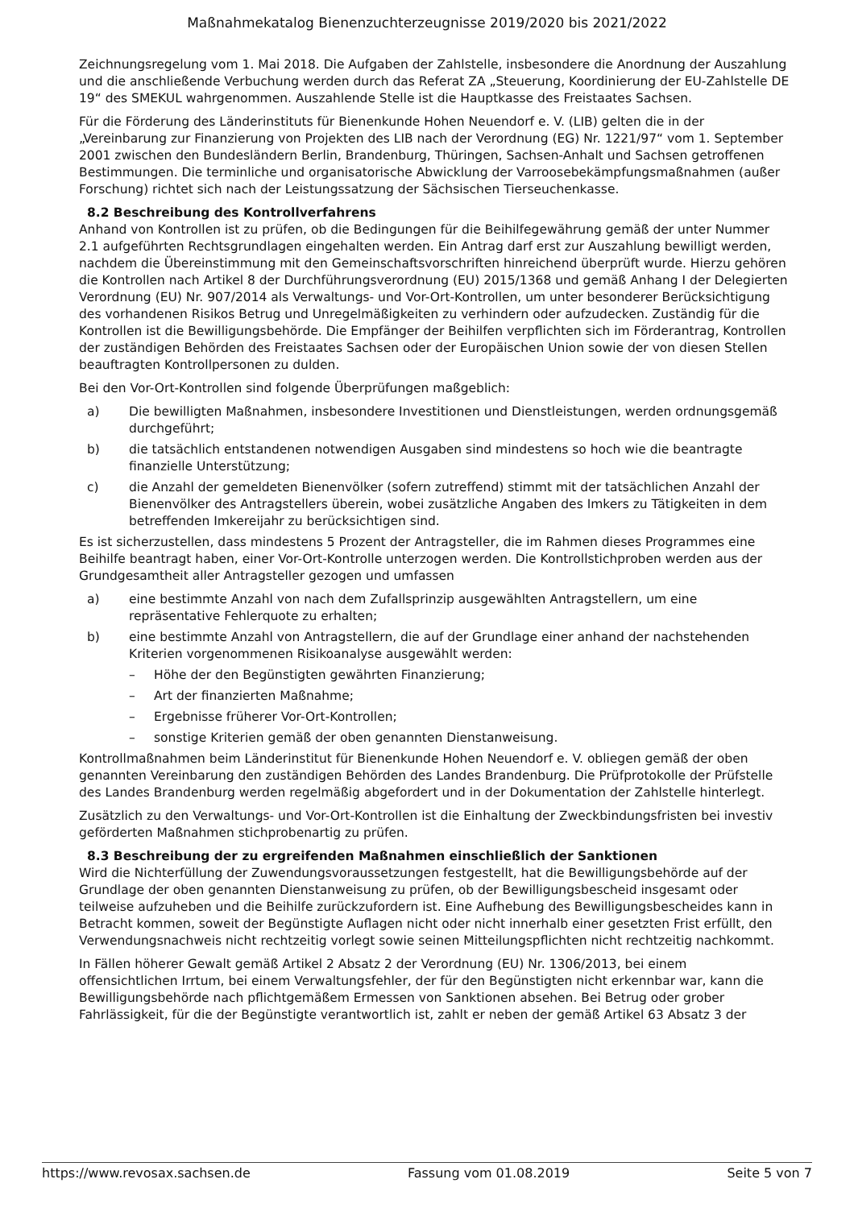Maßnahmekatalog Bienenzuchterzeugnisse 2019/2020 bis 2021/2022
Zeichnungsregelung vom 1. Mai 2018. Die Aufgaben der Zahlstelle, insbesondere die Anordnung der Auszahlung und die anschließende Verbuchung werden durch das Referat ZA „Steuerung, Koordinierung der EU-Zahlstelle DE 19“ des SMEKUL wahrgenommen. Auszahlende Stelle ist die Hauptkasse des Freistaates Sachsen.
Für die Förderung des Länderinstituts für Bienenkunde Hohen Neuendorf e. V. (LIB) gelten die in der „Vereinbarung zur Finanzierung von Projekten des LIB nach der Verordnung (EG) Nr. 1221/97“ vom 1. September 2001 zwischen den Bundesländern Berlin, Brandenburg, Thüringen, Sachsen-Anhalt und Sachsen getroffenen Bestimmungen. Die terminliche und organisatorische Abwicklung der Varroosebekämpfungsmaßnahmen (außer Forschung) richtet sich nach der Leistungssatzung der Sächsischen Tierseuchenkasse.
8.2 Beschreibung des Kontrollverfahrens
Anhand von Kontrollen ist zu prüfen, ob die Bedingungen für die Beihilfegewährung gemäß der unter Nummer 2.1 aufgeführten Rechtsgrundlagen eingehalten werden. Ein Antrag darf erst zur Auszahlung bewilligt werden, nachdem die Übereinstimmung mit den Gemeinschaftsvorschriften hinreichend überprüft wurde. Hierzu gehören die Kontrollen nach Artikel 8 der Durchführungsverordnung (EU) 2015/1368 und gemäß Anhang I der Delegierten Verordnung (EU) Nr. 907/2014 als Verwaltungs- und Vor-Ort-Kontrollen, um unter besonderer Berücksichtigung des vorhandenen Risikos Betrug und Unregelmäßigkeiten zu verhindern oder aufzudecken. Zuständig für die Kontrollen ist die Bewilligungsbehörde. Die Empfänger der Beihilfen verpflichten sich im Förderantrag, Kontrollen der zuständigen Behörden des Freistaates Sachsen oder der Europäischen Union sowie der von diesen Stellen beauftragten Kontrollpersonen zu dulden.
Bei den Vor-Ort-Kontrollen sind folgende Überprüfungen maßgeblich:
a) Die bewilligten Maßnahmen, insbesondere Investitionen und Dienstleistungen, werden ordnungsgemäß durchgeführt;
b) die tatsächlich entstandenen notwendigen Ausgaben sind mindestens so hoch wie die beantragte finanzielle Unterstützung;
c) die Anzahl der gemeldeten Bienenvölker (sofern zutreffend) stimmt mit der tatsächlichen Anzahl der Bienenvölker des Antragstellers überein, wobei zusätzliche Angaben des Imkers zu Tätigkeiten in dem betreffenden Imkereijahr zu berücksichtigen sind.
Es ist sicherzustellen, dass mindestens 5 Prozent der Antragsteller, die im Rahmen dieses Programmes eine Beihilfe beantragt haben, einer Vor-Ort-Kontrolle unterzogen werden. Die Kontrollstichproben werden aus der Grundgesamtheit aller Antragsteller gezogen und umfassen
a) eine bestimmte Anzahl von nach dem Zufallsprinzip ausgewählten Antragstellern, um eine repräsentative Fehlerquote zu erhalten;
b) eine bestimmte Anzahl von Antragstellern, die auf der Grundlage einer anhand der nachstehenden Kriterien vorgenommenen Risikoanalyse ausgewählt werden:
– Höhe der den Begünstigten gewährten Finanzierung;
– Art der finanzierten Maßnahme;
– Ergebnisse früherer Vor-Ort-Kontrollen;
– sonstige Kriterien gemäß der oben genannten Dienstanweisung.
Kontrollmaßnahmen beim Länderinstitut für Bienenkunde Hohen Neuendorf e. V. obliegen gemäß der oben genannten Vereinbarung den zuständigen Behörden des Landes Brandenburg. Die Prüfprotokolle der Prüfstelle des Landes Brandenburg werden regelmäßig abgefordert und in der Dokumentation der Zahlstelle hinterlegt.
Zusätzlich zu den Verwaltungs- und Vor-Ort-Kontrollen ist die Einhaltung der Zweckbindungsfristen bei investiv geförderten Maßnahmen stichprobenartig zu prüfen.
8.3 Beschreibung der zu ergreifenden Maßnahmen einschließlich der Sanktionen
Wird die Nichterfüllung der Zuwendungsvoraussetzungen festgestellt, hat die Bewilligungsbehörde auf der Grundlage der oben genannten Dienstanweisung zu prüfen, ob der Bewilligungsbescheid insgesamt oder teilweise aufzuheben und die Beihilfe zurückzufordern ist. Eine Aufhebung des Bewilligungsbescheides kann in Betracht kommen, soweit der Begünstigte Auflagen nicht oder nicht innerhalb einer gesetzten Frist erfüllt, den Verwendungsnachweis nicht rechtzeitig vorlegt sowie seinen Mitteilungspflichten nicht rechtzeitig nachkommt.
In Fällen höherer Gewalt gemäß Artikel 2 Absatz 2 der Verordnung (EU) Nr. 1306/2013, bei einem offensichtlichen Irrtum, bei einem Verwaltungsfehler, der für den Begünstigten nicht erkennbar war, kann die Bewilligungsbehörde nach pflichtgemäßem Ermessen von Sanktionen absehen. Bei Betrug oder grober Fahrlässigkeit, für die der Begünstigte verantwortlich ist, zahlt er neben der gemäß Artikel 63 Absatz 3 der
https://www.revosax.sachsen.de Fassung vom 01.08.2019 Seite 5 von 7